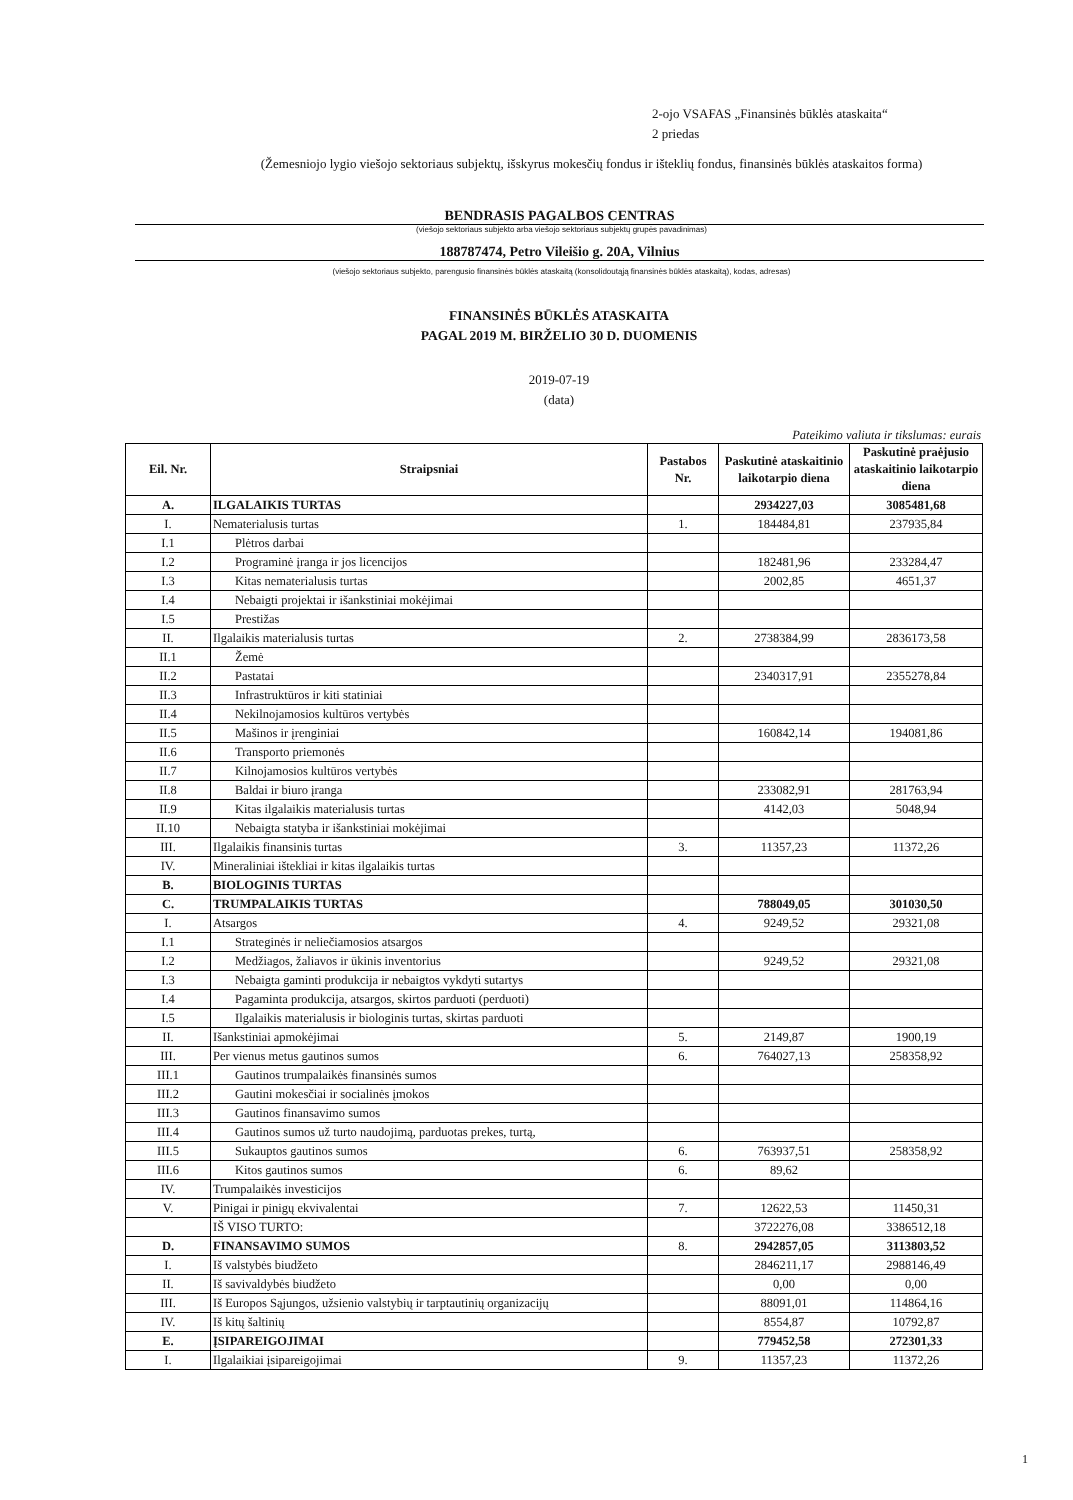2-ojo VSAFAS „Finansinės būklės ataskaita“
2 priedas
(Žemesniojo lygio viešojo sektoriaus subjektų, išskyrus mokesčių fondus ir išteklių fondus, finansinės būklės ataskaitos forma)
BENDRASIS PAGALBOS CENTRAS
(viešojo sektoriaus subjekto arba viešojo sektoriaus subjektų grupės pavadinimas)
188787474, Petro Vileišio g. 20A, Vilnius
(viešojo sektoriaus subjekto, parengusio finansinės būklės ataskaitą (konsolidoutąją finansinės būklės ataskaitą), kodas, adresas)
FINANSINĖS BŪKLĖS ATASKAITA
PAGAL 2019 M. BIRŽELIO 30 D. DUOMENIS
2019-07-19
(data)
Pateikimo valiuta ir tikslumas: eurais
| Eil. Nr. | Straipsniai | Pastabos Nr. | Paskutinė ataskaitinio laikotarpio diena | Paskutinė praėjusio ataskaitinio laikotarpio diena |
| --- | --- | --- | --- | --- |
| A. | ILGALAIKIS TURTAS | | 2934227,03 | 3085481,68 |
| I. | Nematerialusis turtas | 1. | 184484,81 | 237935,84 |
| I.1 | Plėtros darbai | | | |
| I.2 | Programinė įranga ir jos licencijos | | 182481,96 | 233284,47 |
| I.3 | Kitas nematerialusis turtas | | 2002,85 | 4651,37 |
| I.4 | Nebaigti projektai ir išankstiniai mokėjimai | | | |
| I.5 | Prestižas | | | |
| II. | Ilgalaikis materialusis turtas | 2. | 2738384,99 | 2836173,58 |
| II.1 | Žemė | | | |
| II.2 | Pastatai | | 2340317,91 | 2355278,84 |
| II.3 | Infrastruktūros ir kiti statiniai | | | |
| II.4 | Nekilnojamosios kultūros vertybės | | | |
| II.5 | Mašinos ir įrenginiai | | 160842,14 | 194081,86 |
| II.6 | Transporto priemonės | | | |
| II.7 | Kilnojamosios kultūros vertybės | | | |
| II.8 | Baldai ir biuro įranga | | 233082,91 | 281763,94 |
| II.9 | Kitas ilgalaikis materialusis turtas | | 4142,03 | 5048,94 |
| II.10 | Nebaigta statyba ir išankstiniai mokėjimai | | | |
| III. | Ilgalaikis finansinis turtas | 3. | 11357,23 | 11372,26 |
| IV. | Mineraliniai ištekliai ir kitas ilgalaikis turtas | | | |
| B. | BIOLOGINIS TURTAS | | | |
| C. | TRUMPALAIKIS TURTAS | | 788049,05 | 301030,50 |
| I. | Atsargos | 4. | 9249,52 | 29321,08 |
| I.1 | Strateginės ir neliečiamosios atsargos | | | |
| I.2 | Medžiagos, žaliavos ir ūkinis inventorius | | 9249,52 | 29321,08 |
| I.3 | Nebaigta gaminti produkcija ir nebaigtos vykdyti sutartys | | | |
| I.4 | Pagaminta produkcija, atsargos, skirtos parduoti (perduoti) | | | |
| I.5 | Ilgalaikis materialusis ir biologinis turtas, skirtas parduoti | | | |
| II. | Išankstiniai apmokėjimai | 5. | 2149,87 | 1900,19 |
| III. | Per vienus metus gautinos sumos | 6. | 764027,13 | 258358,92 |
| III.1 | Gautinos trumpalaikės finansinės sumos | | | |
| III.2 | Gautini mokesčiai ir socialinės įmokos | | | |
| III.3 | Gautinos finansavimo sumos | | | |
| III.4 | Gautinos sumos už turto naudojimą, parduotas prekes, turtą, | | | |
| III.5 | Sukauptos gautinos sumos | 6. | 763937,51 | 258358,92 |
| III.6 | Kitos gautinos sumos | 6. | 89,62 | |
| IV. | Trumpalaikės investicijos | | | |
| V. | Pinigai ir pinigų ekvivalentai | 7. | 12622,53 | 11450,31 |
| | IŠ VISO TURTO: | | 3722276,08 | 3386512,18 |
| D. | FINANSAVIMO SUMOS | 8. | 2942857,05 | 3113803,52 |
| I. | Iš valstybės biudžeto | | 2846211,17 | 2988146,49 |
| II. | Iš savivaldybės biudžeto | | 0,00 | 0,00 |
| III. | Iš Europos Sąjungos, užsienio valstybių ir tarptautinių organizacijų | | 88091,01 | 114864,16 |
| IV. | Iš kitų šaltinių | | 8554,87 | 10792,87 |
| E. | ĮSIPAREIGOJIMAI | | 779452,58 | 272301,33 |
| I. | Ilgalaikiai įsipareigojimai | 9. | 11357,23 | 11372,26 |
1